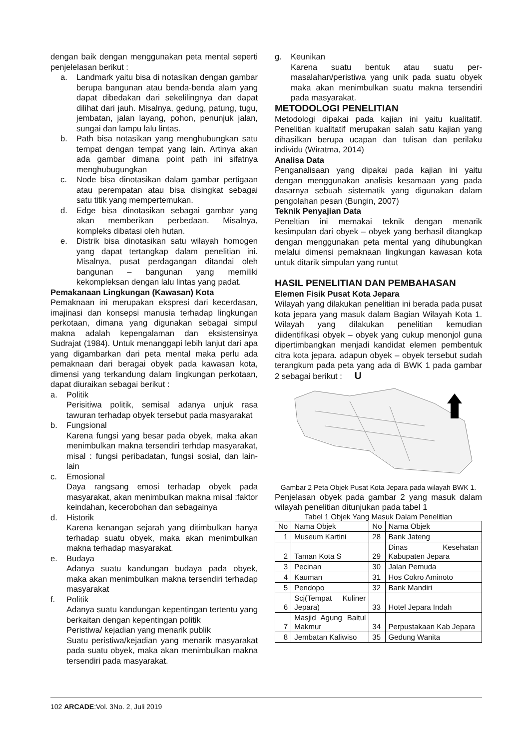dengan baik dengan menggunakan peta mental seperti penjelelasan berikut :
a. Landmark yaitu bisa di notasikan dengan gambar berupa bangunan atau benda-benda alam yang dapat dibedakan dari sekelilingnya dan dapat dilihat dari jauh. Misalnya, gedung, patung, tugu, jembatan, jalan layang, pohon, penunjuk jalan, sungai dan lampu lalu lintas.
b. Path bisa notasikan yang menghubungkan satu tempat dengan tempat yang lain. Artinya akan ada gambar dimana point path ini sifatnya menghubugungkan
c. Node bisa dinotasikan dalam gambar pertigaan atau perempatan atau bisa disingkat sebagai satu titik yang mempertemukan.
d. Edge bisa dinotasikan sebagai gambar yang akan memberikan perbedaan. Misalnya, kompleks dibatasi oleh hutan.
e. Distrik bisa dinotasikan satu wilayah homogen yang dapat tertangkap dalam penelitian ini. Misalnya, pusat perdagangan ditandai oleh bangunan – bangunan yang memiliki kekompleksan dengan lalu lintas yang padat.
Pemakanaan Lingkungan (Kawasan) Kota
Pemaknaan ini merupakan ekspresi dari kecerdasan, imajinasi dan konsepsi manusia terhadap lingkungan perkotaan, dimana yang digunakan sebagai simpul makna adalah kepengalaman dan eksistensinya Sudrajat (1984). Untuk menanggapi lebih lanjut dari apa yang digambarkan dari peta mental maka perlu ada pemaknaan dari beragai obyek pada kawasan kota, dimensi yang terkandung dalam lingkungan perkotaan, dapat diuraikan sebagai berikut :
a. Politik
Perisitiwa politik, semisal adanya unjuk rasa tawuran terhadap obyek tersebut pada masyarakat
b. Fungsional
Karena fungsi yang besar pada obyek, maka akan menimbulkan makna tersendiri terhdap masyarakat, misal : fungsi peribadatan, fungsi sosial, dan lain-lain
c. Emosional
Daya rangsang emosi terhadap obyek pada masyarakat, akan menimbulkan makna misal :faktor keindahan, kecerobohan dan sebagainya
d. Historik
Karena kenangan sejarah yang ditimbulkan hanya terhadap suatu obyek, maka akan menimbulkan makna terhadap masyarakat.
e. Budaya
Adanya suatu kandungan budaya pada obyek, maka akan menimbulkan makna tersendiri terhadap masyarakat
f. Politik
Adanya suatu kandungan kepentingan tertentu yang berkaitan dengan kepentingan politik
Peristiwa/ kejadian yang menarik publik
Suatu peristiwa/kejadian yang menarik masyarakat pada suatu obyek, maka akan menimbulkan makna tersendiri pada masyarakat.
g. Keunikan
Karena suatu bentuk atau suatu per-masalahan/peristiwa yang unik pada suatu obyek maka akan menimbulkan suatu makna tersendiri pada masyarakat.
METODOLOGI PENELITIAN
Metodologi dipakai pada kajian ini yaitu kualitatif. Penelitian kualitatif merupakan salah satu kajian yang dihasilkan berupa ucapan dan tulisan dan perilaku individu (Wiratma, 2014)
Analisa Data
Penganalisaan yang dipakai pada kajian ini yaitu dengan menggunakan analisis kesamaan yang pada dasarnya sebuah sistematik yang digunakan dalam pengolahan pesan (Bungin, 2007)
Teknik Penyajian Data
Peneltian ini memakai teknik dengan menarik kesimpulan dari obyek – obyek yang berhasil ditangkap dengan menggunakan peta mental yang dihubungkan melalui dimensi pemaknaan lingkungan kawasan kota untuk ditarik simpulan yang runtut
HASIL PENELITIAN DAN PEMBAHASAN
Elemen Fisik Pusat Kota Jepara
Wilayah yang dilakukan penelitian ini berada pada pusat kota jepara yang masuk dalam Bagian Wilayah Kota 1. Wilayah yang dilakukan penelitian kemudian diidentifikasi obyek – obyek yang cukup menonjol guna dipertimbangkan menjadi kandidat elemen pembentuk citra kota jepara. adapun obyek – obyek tersebut sudah terangkum pada peta yang ada di BWK 1 pada gambar 2 sebagai berikut : U
Gambar 2 Peta Objek Pusat Kota Jepara pada wilayah BWK 1.
Penjelasan obyek pada gambar 2 yang masuk dalam wilayah penelitian ditunjukan pada tabel 1
Tabel 1 Objek Yang Masuk Dalam Penelitian
| No | Nama Objek | No | Nama Objek |
| 1 | Museum Kartini | 28 | Bank Jateng |
| 2 | Taman Kota S | 29 | Dinas Kesehatan Kabupaten Jepara |
| 3 | Pecinan | 30 | Jalan Pemuda |
| 4 | Kauman | 31 | Hos Cokro Aminoto |
| 5 | Pendopo | 32 | Bank Mandiri |
| 6 | Scj(Tempat Kuliner Jepara) | 33 | Hotel Jepara Indah |
| 7 | Masjid Agung Baitul Makmur | 34 | Perpustakaan Kab Jepara |
| 8 | Jembatan Kaliwiso | 35 | Gedung Wanita |
102 ARCADE:Vol. 3No. 2, Juli 2019